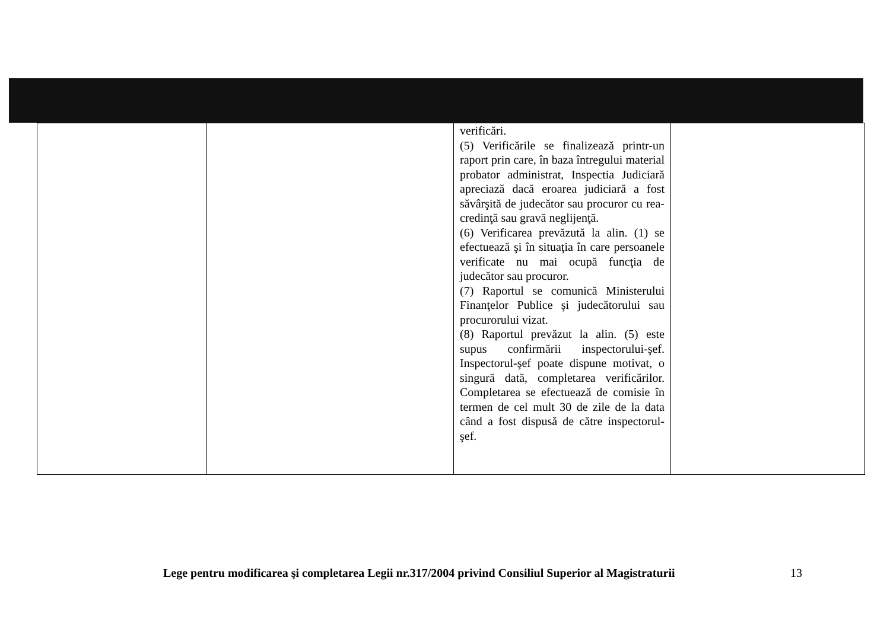| | | verificări. (5) Verificările se finalizează printr-un raport prin care, în baza întregului material probator administrat, Inspectia Judiciară apreciază dacă eroarea judiciară a fost săvârşită de judecător sau procuror cu rea-credinţă sau gravă neglijenţă. (6) Verificarea prevăzută la alin. (1) se efectuează şi în situaţia în care persoanele verificate nu mai ocupă funcţia de judecător sau procuror. (7) Raportul se comunică Ministerului Finanţelor Publice şi judecătorului sau procurorului vizat. (8) Raportul prevăzut la alin. (5) este supus confirmării inspectorului-şef. Inspectorul-şef poate dispune motivat, o singură dată, completarea verificărilor. Completarea se efectuează de comisie în termen de cel mult 30 de zile de la data când a fost dispusă de către inspectorul-şef. | |
Lege pentru modificarea şi completarea Legii nr.317/2004 privind Consiliul Superior al Magistraturii
13